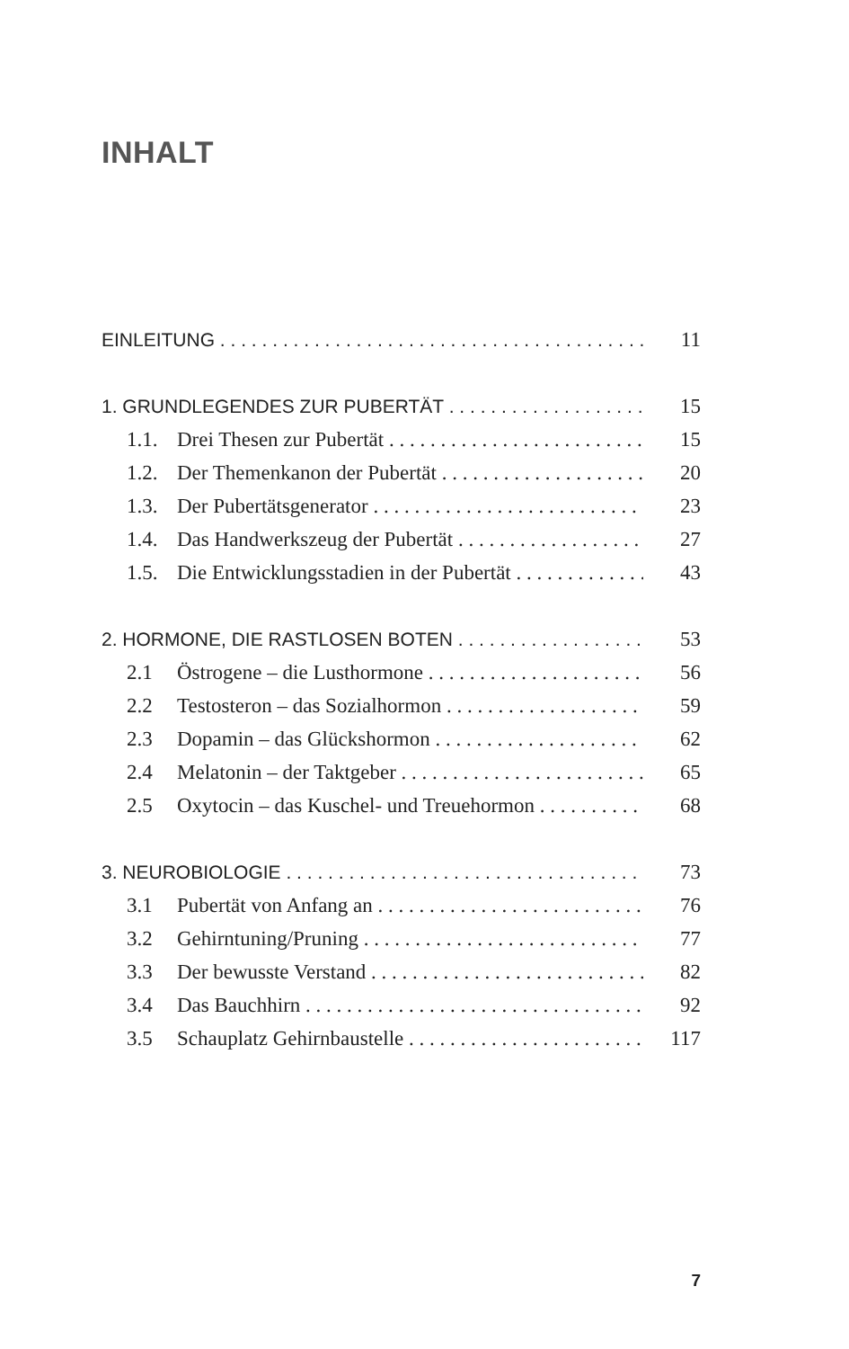INHALT
EINLEITUNG 11
1. GRUNDLEGENDES ZUR PUBERTÄT 15
1.1. Drei Thesen zur Pubertät 15
1.2. Der Themenkanon der Pubertät 20
1.3. Der Pubertätsgenerator 23
1.4. Das Handwerkszeug der Pubertät 27
1.5. Die Entwicklungsstadien in der Pubertät 43
2. HORMONE, DIE RASTLOSEN BOTEN 53
2.1 Östrogene – die Lusthormone 56
2.2 Testosteron – das Sozialhormon 59
2.3 Dopamin – das Glückshormon 62
2.4 Melatonin – der Taktgeber 65
2.5 Oxytocin – das Kuschel- und Treuehormon 68
3. NEUROBIOLOGIE 73
3.1 Pubertät von Anfang an 76
3.2 Gehirntuning/Pruning 77
3.3 Der bewusste Verstand 82
3.4 Das Bauchhirn 92
3.5 Schauplatz Gehirnbaustelle 117
7